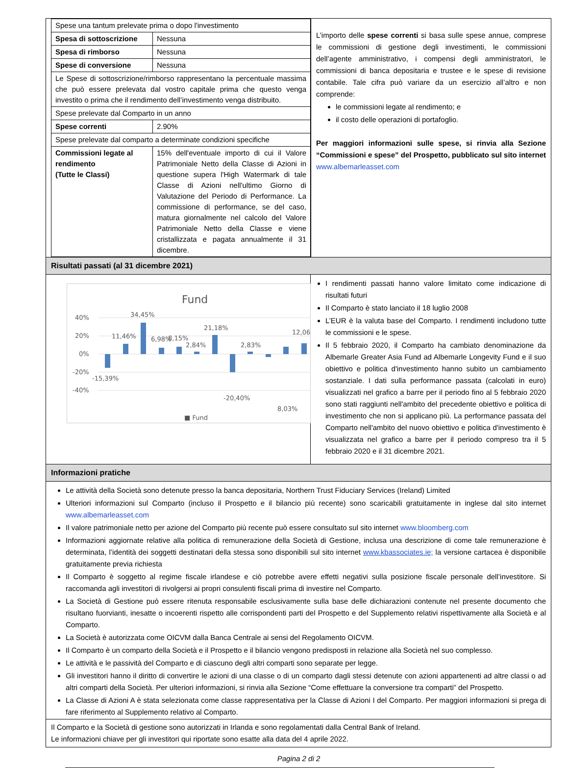| Spese una tantum prelevate prima o dopo l'investimento | |
| Spesa di sottoscrizione | Nessuna |
| Spesa di rimborso | Nessuna |
| Spese di conversione | Nessuna |
| Le Spese di sottoscrizione/rimborso rappresentano la percentuale massima che può essere prelevata dal vostro capitale prima che questo venga investito o prima che il rendimento dell’investimento venga distribuito. | |
| Spese prelevate dal Comparto in un anno | |
| Spese correnti | 2.90% |
| Spese prelevate dal comparto a determinate condizioni specifiche | |
| Commissioni legate al rendimento (Tutte le Classi) | 15% dell'eventuale importo di cui il Valore Patrimoniale Netto della Classe di Azioni in questione supera l'High Watermark di tale Classe di Azioni nell'ultimo Giorno di Valutazione del Periodo di Performance. La commissione di performance, se del caso, matura giornalmente nel calcolo del Valore Patrimoniale Netto della Classe e viene cristallizzata e pagata annualmente il 31 dicembre. |
L’importo delle spese correnti si basa sulle spese annue, comprese le commissioni di gestione degli investimenti, le commissioni dell’agente amministrativo, i compensi degli amministratori, le commissioni di banca depositaria e trustee e le spese di revisione contabile. Tale cifra può variare da un esercizio all’altro e non comprende:
le commissioni legate al rendimento; e
il costo delle operazioni di portafoglio.
Per maggiori informazioni sulle spese, si rinvia alla Sezione “Commissioni e spese” del Prospetto, pubblicato sul sito internet www.albemarleasset.com
Risultati passati (al 31 dicembre 2021)
Fund
40%
20%
0%
-20%
-40%
-15,39%
11,46%
34,45%
6,98%
8,15%
2,84%
21,18%
-20,40%
2,83%
8,03%
12,06
■ Fund
I rendimenti passati hanno valore limitato come indicazione di risultati futuri
Il Comparto è stato lanciato il 18 luglio 2008
L’EUR è la valuta base del Comparto. I rendimenti includono tutte le commissioni e le spese.
Il 5 febbraio 2020, il Comparto ha cambiato denominazione da Albemarle Greater Asia Fund ad Albemarle Longevity Fund e il suo obiettivo e politica d'investimento hanno subito un cambiamento sostanziale. I dati sulla performance passata (calcolati in euro) visualizzati nel grafico a barre per il periodo fino al 5 febbraio 2020 sono stati raggiunti nell'ambito del precedente obiettivo e politica di investimento che non si applicano più. La performance passata del Comparto nell'ambito del nuovo obiettivo e politica d'investimento è visualizzata nel grafico a barre per il periodo compreso tra il 5 febbraio 2020 e il 31 dicembre 2021.
Informazioni pratiche
Le attività della Società sono detenute presso la banca depositaria, Northern Trust Fiduciary Services (Ireland) Limited
Ulteriori informazioni sul Comparto (incluso il Prospetto e il bilancio più recente) sono scaricabili gratuitamente in inglese dal sito internet www.albemarleasset.com
Il valore patrimoniale netto per azione del Comparto più recente può essere consultato sul sito internet www.bloomberg.com
Informazioni aggiornate relative alla politica di remunerazione della Società di Gestione, inclusa una descrizione di come tale remunerazione è determinata, l’identità dei soggetti destinatari della stessa sono disponibili sul sito internet www.kbassociates.ie; la versione cartacea è disponibile gratuitamente previa richiesta
Il Comparto è soggetto al regime fiscale irlandese e ciò potrebbe avere effetti negativi sulla posizione fiscale personale dell’investitore. Si raccomanda agli investitori di rivolgersi ai propri consulenti fiscali prima di investire nel Comparto.
La Società di Gestione può essere ritenuta responsabile esclusivamente sulla base delle dichiarazioni contenute nel presente documento che risultano fuorvianti, inesatte o incoerenti rispetto alle corrispondenti parti del Prospetto e del Supplemento relativi rispettivamente alla Società e al Comparto.
La Società è autorizzata come OICVM dalla Banca Centrale ai sensi del Regolamento OICVM.
Il Comparto è un comparto della Società e il Prospetto e il bilancio vengono predisposti in relazione alla Società nel suo complesso.
Le attività e le passività del Comparto e di ciascuno degli altri comparti sono separate per legge.
Gli investitori hanno il diritto di convertire le azioni di una classe o di un comparto dagli stessi detenute con azioni appartenenti ad altre classi o ad altri comparti della Società. Per ulteriori informazioni, si rinvia alla Sezione “Come effettuare la conversione tra comparti” del Prospetto.
La Classe di Azioni A è stata selezionata come classe rappresentativa per la Classe di Azioni I del Comparto. Per maggiori informazioni si prega di fare riferimento al Supplemento relativo al Comparto.
Il Comparto e la Società di gestione sono autorizzati in Irlanda e sono regolamentati dalla Central Bank of Ireland.
Le informazioni chiave per gli investitori qui riportate sono esatte alla data del 4 aprile 2022.
Pagina 2 di 2